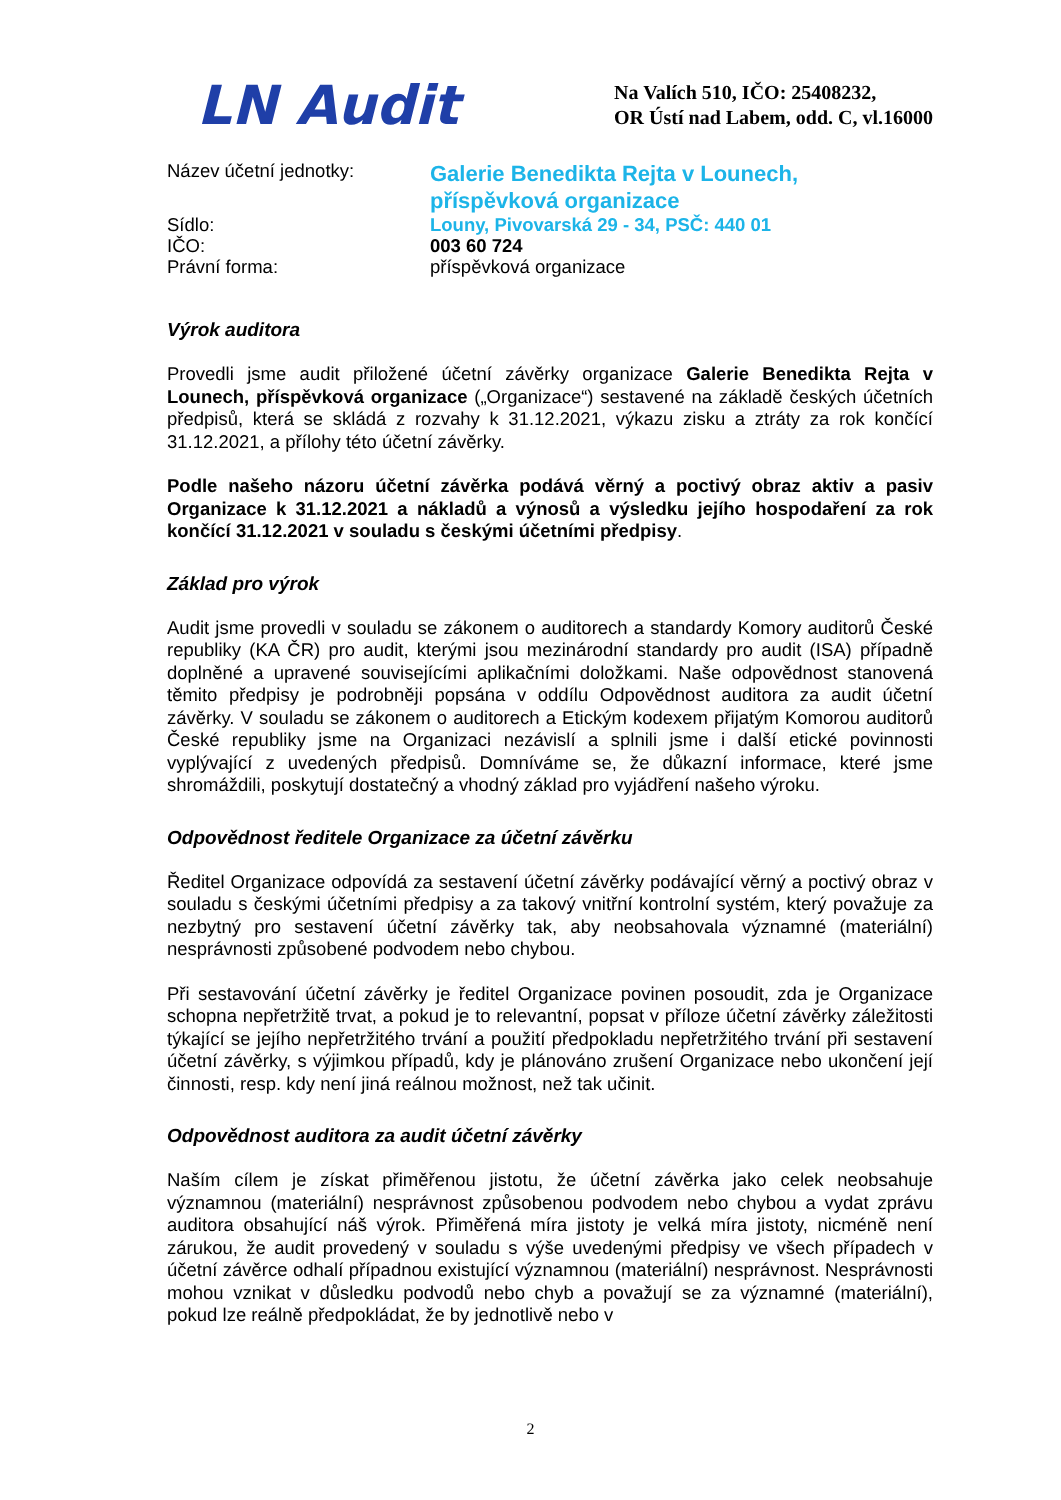LN Audit
Na Valích 510, IČO: 25408232,
OR Ústí nad Labem, odd. C, vl.16000
Název účetní jednotky:
Galerie Benedikta Rejta v Lounech,
příspěvková organizace
Sídlo:
Louny, Pivovarská 29 - 34, PSČ: 440 01
IČO:
003 60 724
Právní forma:
příspěvková organizace
Výrok auditora
Provedli jsme audit přiložené účetní závěrky organizace Galerie Benedikta Rejta v Lounech, příspěvková organizace („Organizace“) sestavené na základě českých účetních předpisů, která se skládá z rozvahy k 31.12.2021, výkazu zisku a ztráty za rok končící 31.12.2021, a přílohy této účetní závěrky.
Podle našeho názoru účetní závěrka podává věrný a poctivý obraz aktiv a pasiv Organizace k 31.12.2021 a nákladů a výnosů a výsledku jejího hospodaření za rok končící 31.12.2021 v souladu s českými účetními předpisy.
Základ pro výrok
Audit jsme provedli v souladu se zákonem o auditorech a standardy Komory auditorů České republiky (KA ČR) pro audit, kterými jsou mezinárodní standardy pro audit (ISA) případně doplněné a upravené souvisejícími aplikačními doložkami. Naše odpovědnost stanovená těmito předpisy je podrobněji popsána v oddílu Odpovědnost auditora za audit účetní závěrky. V souladu se zákonem o auditorech a Etickým kodexem přijatým Komorou auditorů České republiky jsme na Organizaci nezávislí a splnili jsme i další etické povinnosti vyplývající z uvedených předpisů. Domníváme se, že důkazní informace, které jsme shromáždili, poskytují dostatečný a vhodný základ pro vyjádření našeho výroku.
Odpovědnost ředitele Organizace za účetní závěrku
Ředitel Organizace odpovídá za sestavení účetní závěrky podávající věrný a poctivý obraz v souladu s českými účetními předpisy a za takový vnitřní kontrolní systém, který považuje za nezbytný pro sestavení účetní závěrky tak, aby neobsahovala významné (materiální) nesprávnosti způsobené podvodem nebo chybou.
Při sestavování účetní závěrky je ředitel Organizace povinen posoudit, zda je Organizace schopna nepřetržitě trvat, a pokud je to relevantní, popsat v příloze účetní závěrky záležitosti týkající se jejího nepřetržitého trvání a použití předpokladu nepřetržitého trvání při sestavení účetní závěrky, s výjimkou případů, kdy je plánováno zrušení Organizace nebo ukončení její činnosti, resp. kdy není jiná reálnou možnost, než tak učinit.
Odpovědnost auditora za audit účetní závěrky
Naším cílem je získat přiměřenou jistotu, že účetní závěrka jako celek neobsahuje významnou (materiální) nesprávnost způsobenou podvodem nebo chybou a vydat zprávu auditora obsahující náš výrok. Přiměřená míra jistoty je velká míra jistoty, nicméně není zárukou, že audit provedený v souladu s výše uvedenými předpisy ve všech případech v účetní závěrce odhalí případnou existující významnou (materiální) nesprávnost. Nesprávnosti mohou vznikat v důsledku podvodů nebo chyb a považují se za významné (materiální), pokud lze reálně předpokládat, že by jednotlivě nebo v
2